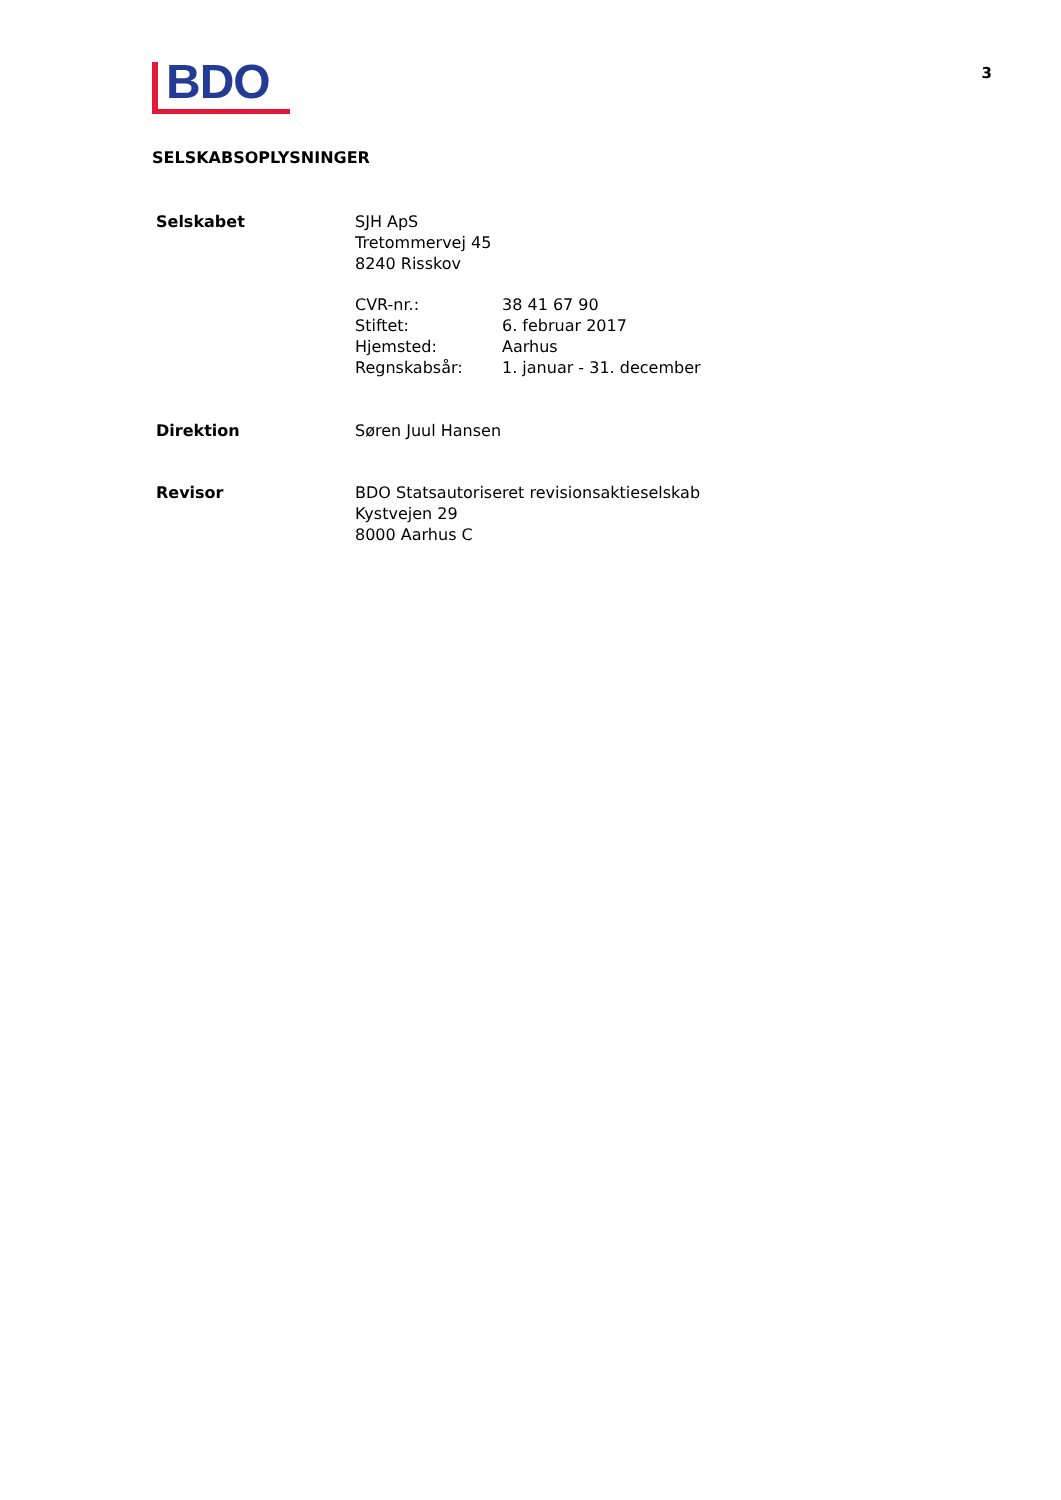BDO
3
SELSKABSOPLYSNINGER
Selskabet SJH ApS
Tretommervej 45
8240 Risskov
CVR-nr.:
38 41 67 90
Stiftet:
6. februar 2017
Hjemsted:
Aarhus
Regnskabsår:
1. januar - 31. december
Direktion Søren Juul Hansen
Revisor BDO Statsautoriseret revisionsaktieselskab
Kystvejen 29
8000 Aarhus C